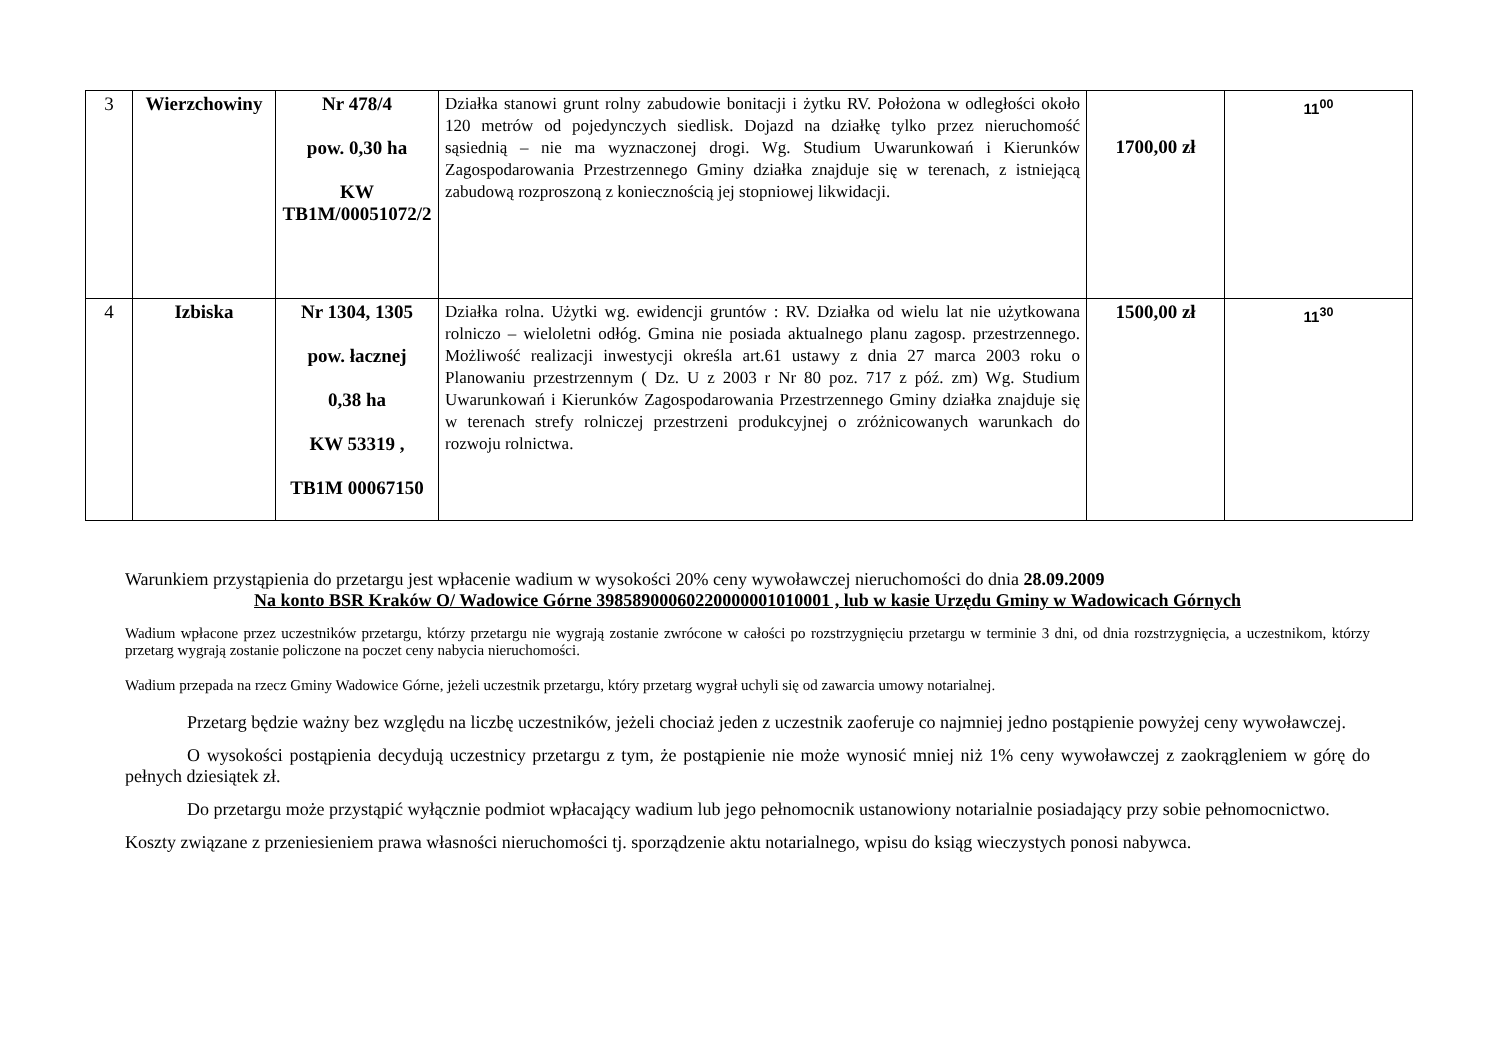| 3 | Wierzchowiny | Nr 478/4 pow. 0,30 ha KW TB1M/00051072/2 | Działka stanowi grunt rolny zabudowie bonitacji i żytku RV. Położona w odległości około 120 metrów od pojedynczych siedlisk. Dojazd na działkę tylko przez nieruchomość sąsiednią – nie ma wyznaczonej drogi. Wg. Studium Uwarunkowań i Kierunków Zagospodarowania Przestrzennego Gminy działka znajduje się w terenach, z istniejącą zabudową rozproszoną z koniecznością jej stopniowej likwidacji. | 1700,00 zł | 11<sup>00</sup> |
| 4 | Izbiska | Nr 1304, 1305 pow. łacznej 0,38 ha KW 53319 , TB1M 00067150 | Działka rolna. Użytki wg. ewidencji gruntów : RV. Działka od wielu lat nie użytkowana rolniczo – wieloletni odłóg. Gmina nie posiada aktualnego planu zagosp. przestrzennego. Możliwość realizacji inwestycji określa art.61 ustawy z dnia 27 marca 2003 roku o Planowaniu przestrzennym ( Dz. U z 2003 r Nr 80 poz. 717 z póź. zm) Wg. Studium Uwarunkowań i Kierunków Zagospodarowania Przestrzennego Gminy działka znajduje się w terenach strefy rolniczej przestrzeni produkcyjnej o zróżnicowanych warunkach do rozwoju rolnictwa. | 1500,00 zł | 11<sup>30</sup> |
Warunkiem przystąpienia do przetargu jest wpłacenie wadium w wysokości 20% ceny wywoławczej nieruchomości do dnia 28.09.2009
Na konto BSR Kraków O/ Wadowice Górne 39858900060220000001010001 , lub w kasie Urzędu Gminy w Wadowicach Górnych
Wadium wpłacone przez uczestników przetargu, którzy przetargu nie wygrają zostanie zwrócone w całości po rozstrzygnięciu przetargu w terminie 3 dni, od dnia rozstrzygnięcia, a uczestnikom, którzy przetarg wygrają zostanie policzone na poczet ceny nabycia nieruchomości.
Wadium przepada na rzecz Gminy Wadowice Górne, jeżeli uczestnik przetargu, który przetarg wygrał uchyli się od zawarcia umowy notarialnej.
Przetarg będzie ważny bez względu na liczbę uczestników, jeżeli chociaż jeden z uczestnik zaoferuje co najmniej jedno postąpienie powyżej ceny wywoławczej.
O wysokości postąpienia decydują uczestnicy przetargu z tym, że postąpienie nie może wynosić mniej niż 1% ceny wywoławczej z zaokrągleniem w górę do pełnych dziesiątek zł.
Do przetargu może przystąpić wyłącznie podmiot wpłacający wadium lub jego pełnomocnik ustanowiony notarialnie posiadający przy sobie pełnomocnictwo.
Koszty związane z przeniesieniem prawa własności nieruchomości tj. sporządzenie aktu notarialnego, wpisu do ksiąg wieczystych ponosi nabywca.